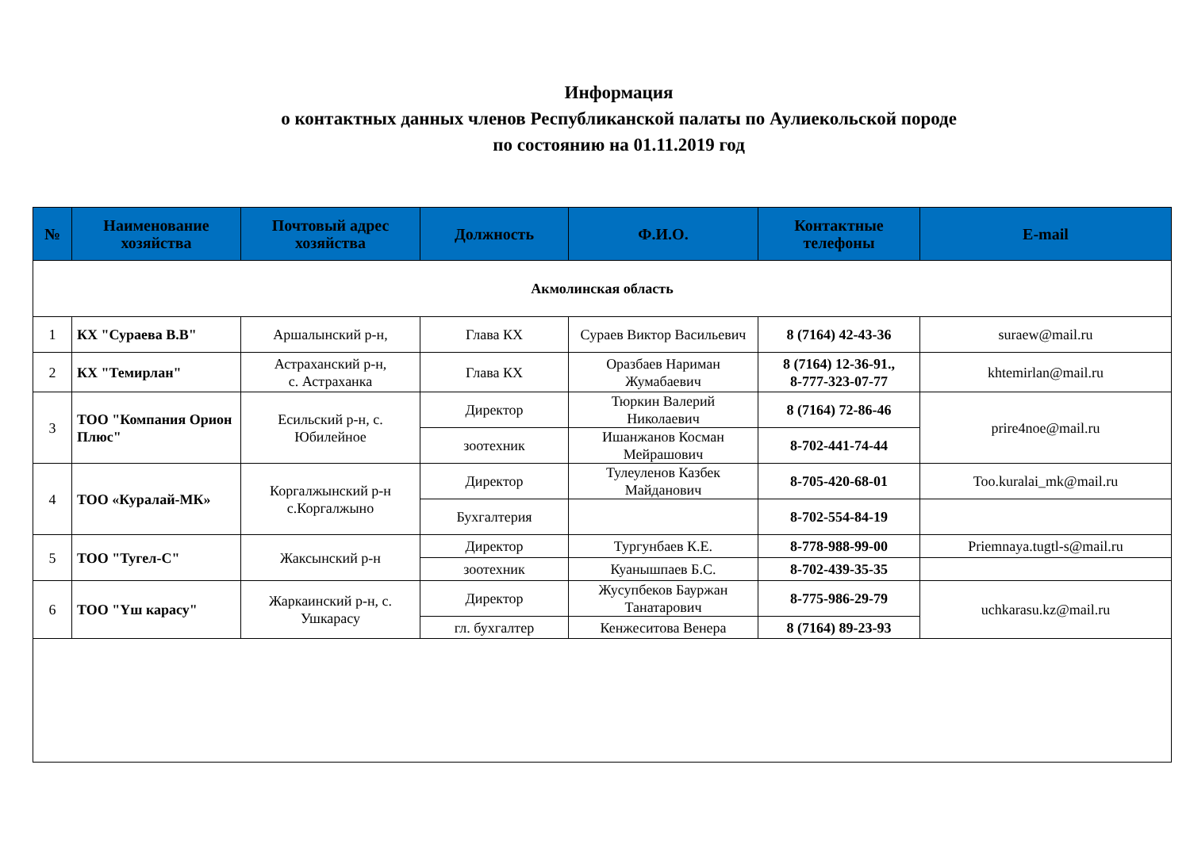Информация
о контактных данных членов Республиканской палаты по Аулиекольской породе
по состоянию на 01.11.2019 год
| № | Наименование хозяйства | Почтовый адрес хозяйства | Должность | Ф.И.О. | Контактные телефоны | E-mail |
| --- | --- | --- | --- | --- | --- | --- |
| Акмолинская область | | | | | | |
| 1 | КХ "Сураева В.В" | Аршалынский р-н, | Глава КХ | Сураев Виктор Васильевич | 8 (7164) 42-43-36 | suraew@mail.ru |
| 2 | КХ "Темирлан" | Астраханский р-н, с. Астраханка | Глава КХ | Оразбаев Нариман Жумабаевич | 8 (7164) 12-36-91., 8-777-323-07-77 | khtemirlan@mail.ru |
| 3 | ТОО "Компания Орион Плюс" | Есильский р-н, с. Юбилейное | Директор | Тюркин Валерий Николаевич | 8 (7164) 72-86-46 | prire4noe@mail.ru |
| | | | зоотехник | Ишанжанов Косман Мейрашович | 8-702-441-74-44 | |
| 4 | ТОО «Куралай-МК» | Коргалжынский р-н с.Коргалжыно | Директор | Тулеуленов Казбек Майданович | 8-705-420-68-01 | Too.kuralai_mk@mail.ru |
| | | | Бухгалтерия | | 8-702-554-84-19 | |
| 5 | ТОО "Тугел-С" | Жаксынский р-н | Директор | Тургунбаев К.Е. | 8-778-988-99-00 | Priemnaya.tugtl-s@mail.ru |
| | | | зоотехник | Куанышпаев Б.С. | 8-702-439-35-35 | |
| 6 | ТОО "Үш карасу" | Жаркаинский р-н, с. Ушкарасу | Директор | Жусупбеков Бауржан Танатарович | 8-775-986-29-79 | uchkarasu.kz@mail.ru |
| | | | гл. бухгалтер | Кенжеситова Венера | 8 (7164) 89-23-93 | |